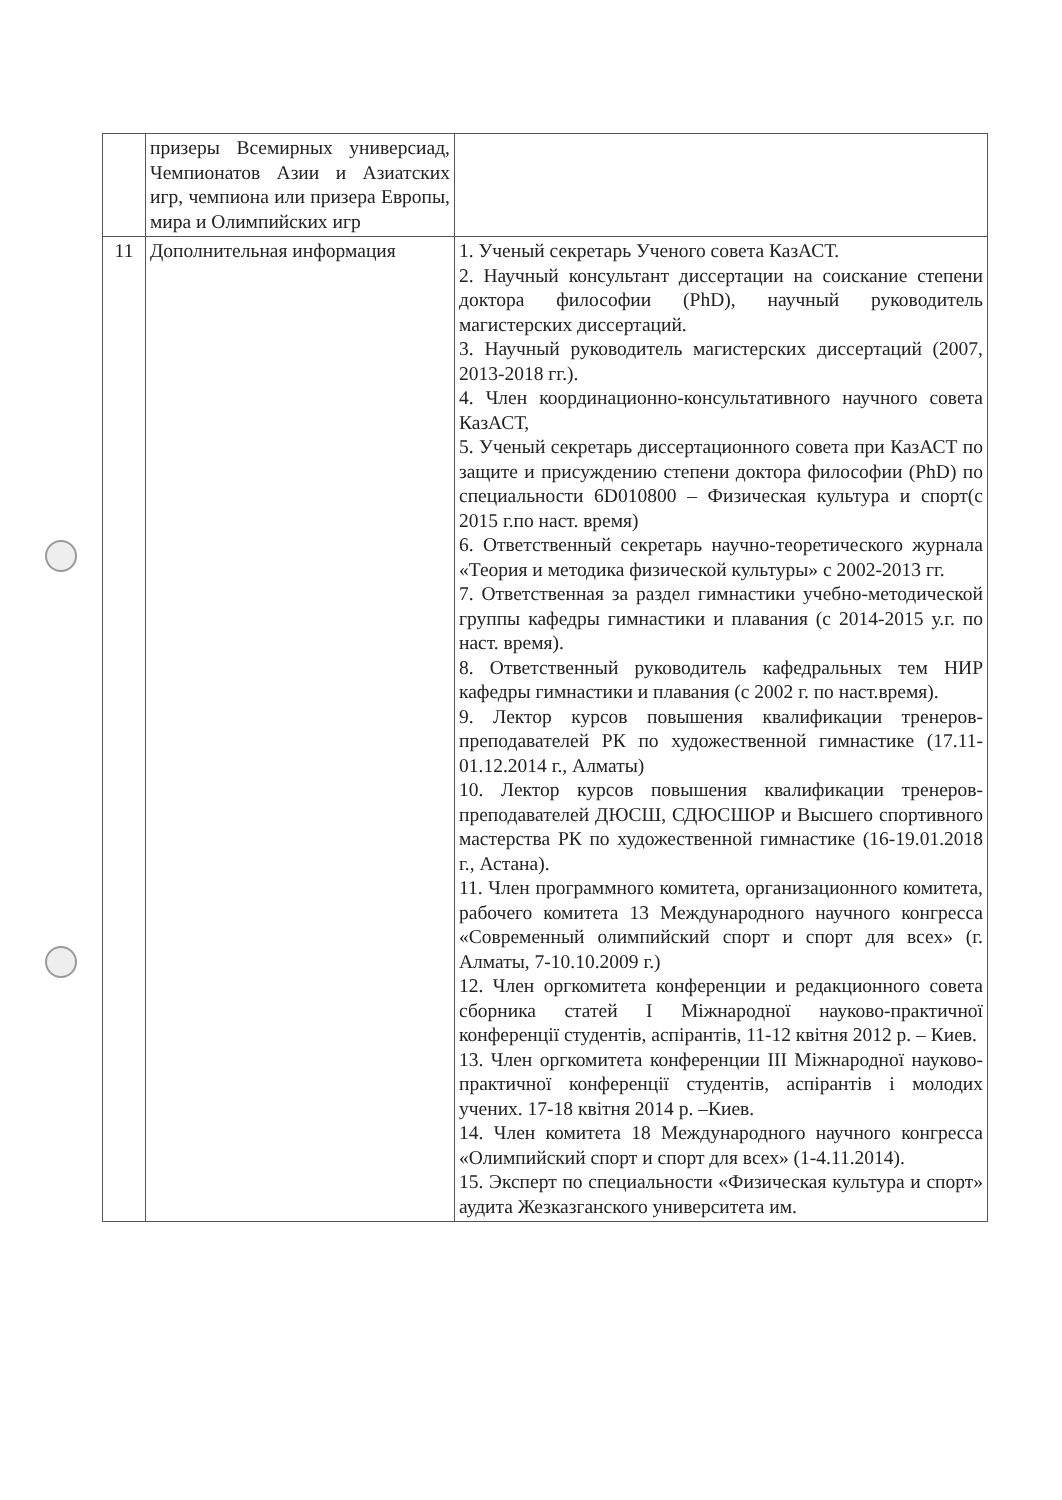| | призеры Всемирных универсиад, Чемпионатов Азии и Азиатских игр, чемпиона или призера Европы, мира и Олимпийских игр | |
| 11 | Дополнительная информация | 1. Ученый секретарь Ученого совета КазАСТ. 2. Научный консультант диссертации на соискание степени доктора философии (PhD), научный руководитель магистерских диссертаций. 3. Научный руководитель магистерских диссертаций (2007, 2013-2018 гг.). 4. Член координационно-консультативного научного совета КазАСТ, 5. Ученый секретарь диссертационного совета при КазАСТ по защите и присуждению степени доктора философии (PhD) по специальности 6D010800 – Физическая культура и спорт(с 2015 г.по наст. время) 6. Ответственный секретарь научно-теоретического журнала «Теория и методика физической культуры» с 2002-2013 гг. 7. Ответственная за раздел гимнастики учебно-методической группы кафедры гимнастики и плавания (с 2014-2015 у.г. по наст. время). 8. Ответственный руководитель кафедральных тем НИР кафедры гимнастики и плавания (с 2002 г. по наст.время). 9. Лектор курсов повышения квалификации тренеров-преподавателей РК по художественной гимнастике (17.11-01.12.2014 г., Алматы) 10. Лектор курсов повышения квалификации тренеров-преподавателей ДЮСШ, СДЮСШОР и Высшего спортивного мастерства РК по художественной гимнастике (16-19.01.2018 г., Астана). 11. Член программного комитета, организационного комитета, рабочего комитета 13 Международного научного конгресса «Современный олимпийский спорт и спорт для всех» (г. Алматы, 7-10.10.2009 г.) 12. Член оргкомитета конференции и редакционного совета сборника статей І Міжнародної науково-практичної конференції студентів, аспірантів, 11-12 квітня 2012 р. – Киев. 13. Член оргкомитета конференции III Міжнародної науково-практичної конференції студентів, аспірантів і молодих учених. 17-18 квітня 2014 р. –Киев. 14. Член комитета 18 Международного научного конгресса «Олимпийский спорт и спорт для всех» (1-4.11.2014). 15. Эксперт по специальности «Физическая культура и спорт» аудита Жезказганского университета им. |